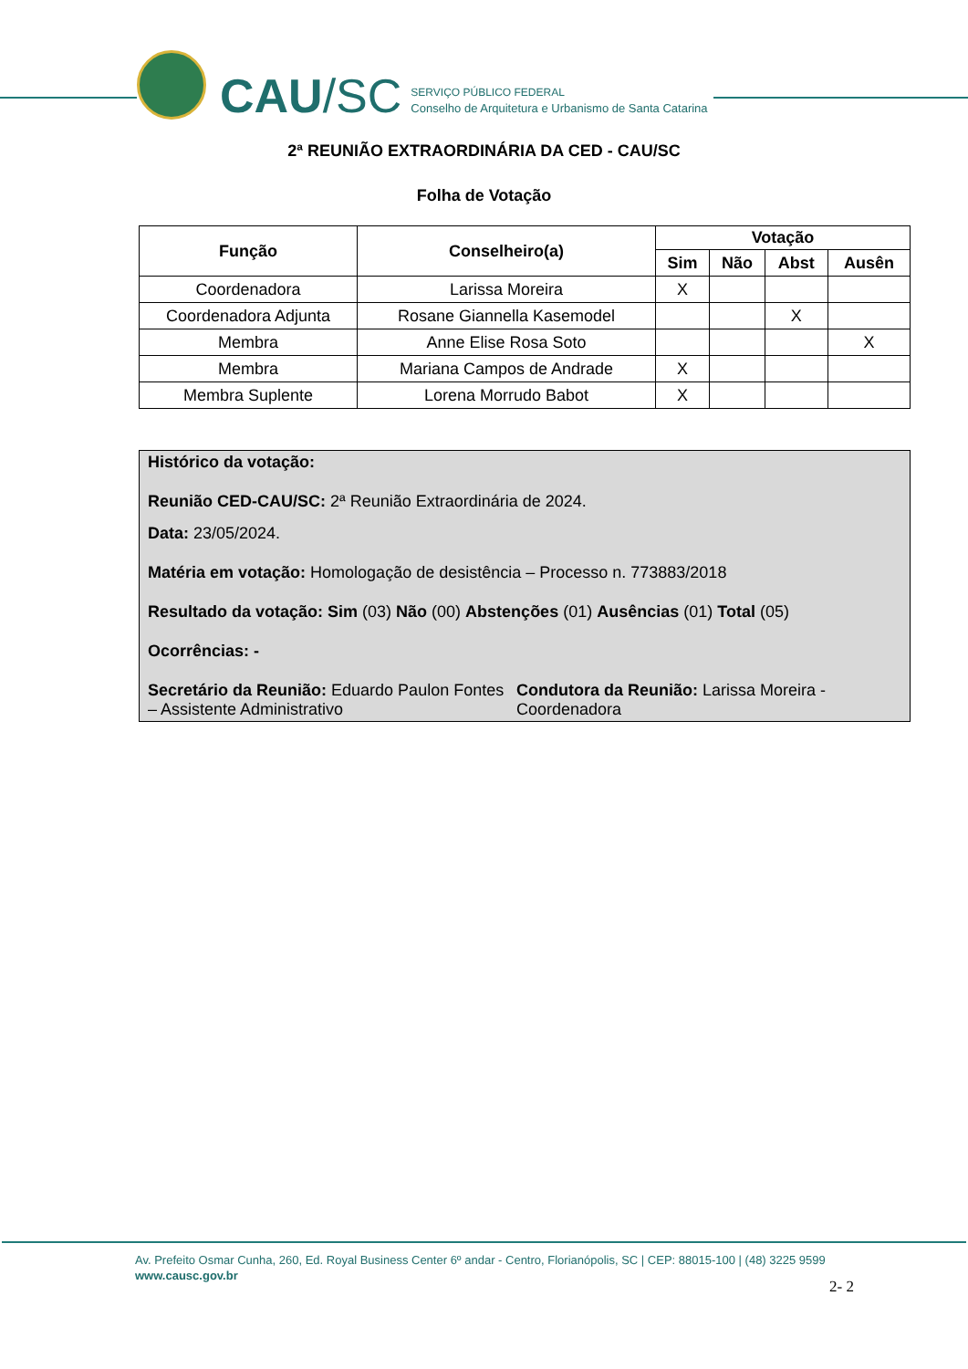CAU /SC
SERVIÇO PÚBLICO FEDERAL
Conselho de Arquitetura e Urbanismo de Santa Catarina
2ª REUNIÃO EXTRAORDINÁRIA DA CED - CAU/SC
Folha de Votação
| Função | Conselheiro(a) | Votação | | | |
| --- | --- | --- | --- | --- | --- |
| | | Sim | Não | Abst | Ausên |
| Coordenadora | Larissa Moreira | X | | | |
| Coordenadora Adjunta | Rosane Giannella Kasemodel | | | X | |
| Membra | Anne Elise Rosa Soto | | | | X |
| Membra | Mariana Campos de Andrade | X | | | |
| Membra Suplente | Lorena Morrudo Babot | X | | | |
Histórico da votação:
Reunião CED-CAU/SC: 2ª Reunião Extraordinária de 2024.
Data: 23/05/2024.
Matéria em votação: Homologação de desistência – Processo n. 773883/2018
Resultado da votação: Sim (03) Não (00) Abstenções (01) Ausências (01) Total (05)
Ocorrências: -
Secretário da Reunião: Eduardo Paulon Fontes – Assistente Administrativo
Condutora da Reunião: Larissa Moreira - Coordenadora
Av. Prefeito Osmar Cunha, 260, Ed. Royal Business Center 6º andar - Centro, Florianópolis, SC | CEP: 88015-100 | (48) 3225 9599
www.causc.gov.br
2- 2